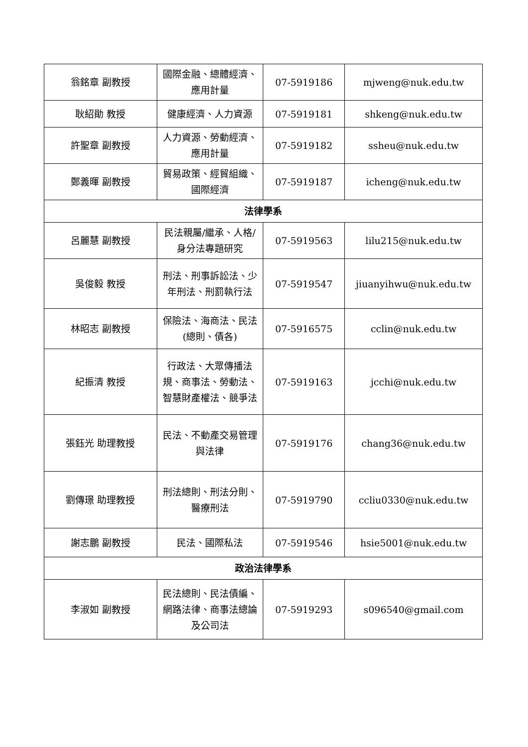| 翁銘章 副教授 | 國際金融、總體經濟、應用計量 | 07-5919186 | mjweng@nuk.edu.tw |
| 耿紹勛 教授 | 健康經濟、人力資源 | 07-5919181 | shkeng@nuk.edu.tw |
| 許聖章 副教授 | 人力資源、勞動經濟、應用計量 | 07-5919182 | ssheu@nuk.edu.tw |
| 鄭義暉 副教授 | 貿易政策、經貿組織、國際經濟 | 07-5919187 | icheng@nuk.edu.tw |
| 法律學系 | | | |
| 呂麗慧 副教授 | 民法親屬/繼承、人格/身分法專題研究 | 07-5919563 | lilu215@nuk.edu.tw |
| 吳俊毅 教授 | 刑法、刑事訴訟法、少年刑法、刑罰執行法 | 07-5919547 | jiuanyihwu@nuk.edu.tw |
| 林昭志 副教授 | 保險法、海商法、民法(總則、債各) | 07-5916575 | cclin@nuk.edu.tw |
| 紀振清 教授 | 行政法、大眾傳播法規、商事法、勞動法、智慧財產權法、競爭法 | 07-5919163 | jcchi@nuk.edu.tw |
| 張鈺光 助理教授 | 民法、不動產交易管理與法律 | 07-5919176 | chang36@nuk.edu.tw |
| 劉傳璟 助理教授 | 刑法總則、刑法分則、醫療刑法 | 07-5919790 | ccliu0330@nuk.edu.tw |
| 謝志鵬 副教授 | 民法、國際私法 | 07-5919546 | hsie5001@nuk.edu.tw |
| 政治法律學系 | | | |
| 李淑如 副教授 | 民法總則、民法債編、網路法律、商事法總論及公司法 | 07-5919293 | s096540@gmail.com |